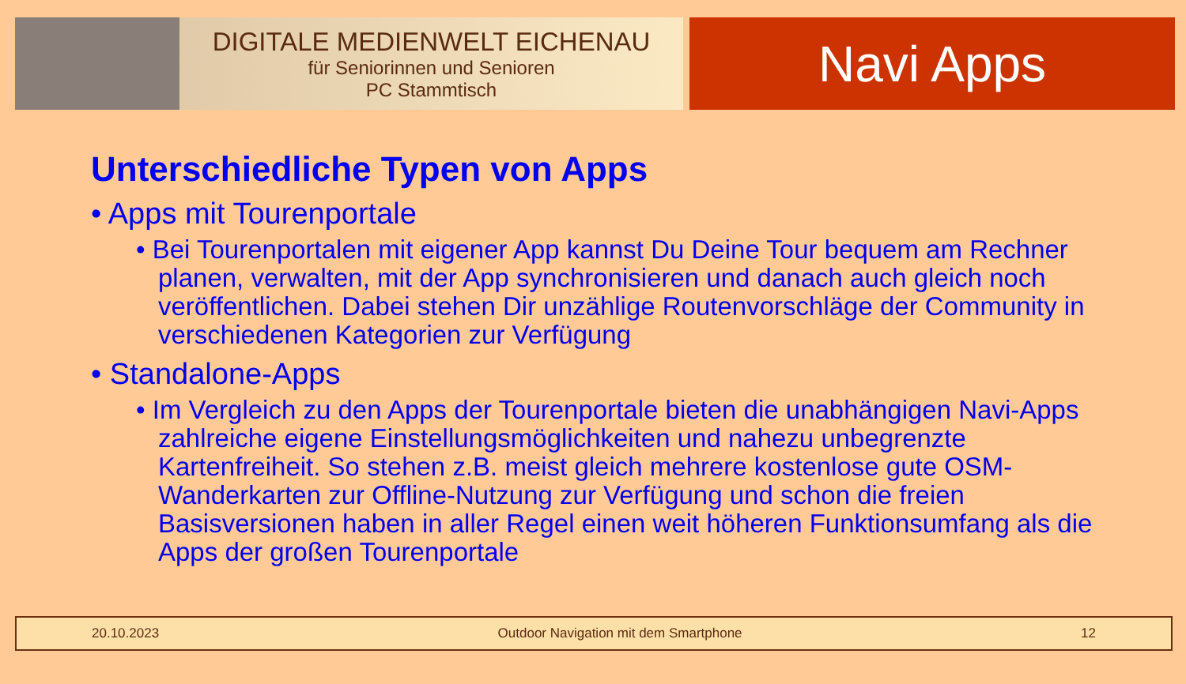DIGITALE MEDIENWELT EICHENAU
für Seniorinnen und Senioren
PC Stammtisch
Navi Apps
Unterschiedliche Typen von Apps
• Apps mit Tourenportale
• Bei Tourenportalen mit eigener App kannst Du Deine Tour bequem am Rechner planen, verwalten, mit der App synchronisieren und danach auch gleich noch veröffentlichen. Dabei stehen Dir unzählige Routenvorschläge der Community in verschiedenen Kategorien zur Verfügung
• Standalone-Apps
• Im Vergleich zu den Apps der Tourenportale bieten die unabhängigen Navi-Apps zahlreiche eigene Einstellungsmöglichkeiten und nahezu unbegrenzte Kartenfreiheit. So stehen z.B. meist gleich mehrere kostenlose gute OSM-Wanderkarten zur Offline-Nutzung zur Verfügung und schon die freien Basisversionen haben in aller Regel einen weit höheren Funktionsumfang als die Apps der großen Tourenportale
20.10.2023 Outdoor Navigation mit dem Smartphone 12